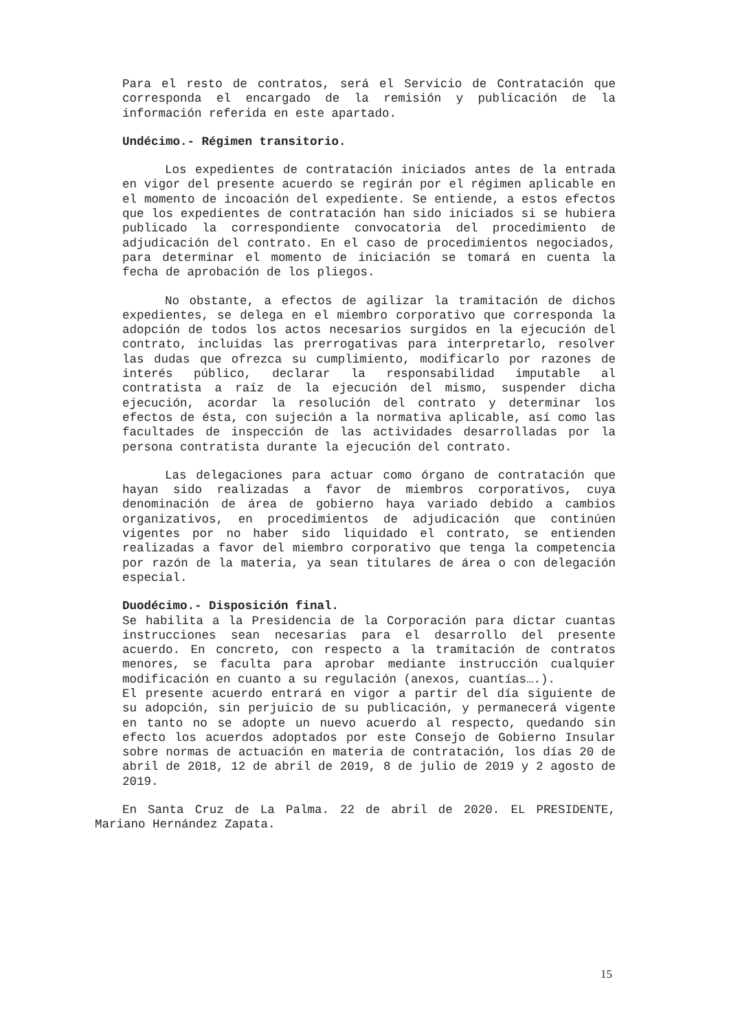Para el resto de contratos, será el Servicio de Contratación que corresponda el encargado de la remisión y publicación de la información referida en este apartado.
Undécimo.- Régimen transitorio.
Los expedientes de contratación iniciados antes de la entrada en vigor del presente acuerdo se regirán por el régimen aplicable en el momento de incoación del expediente. Se entiende, a estos efectos que los expedientes de contratación han sido iniciados si se hubiera publicado la correspondiente convocatoria del procedimiento de adjudicación del contrato. En el caso de procedimientos negociados, para determinar el momento de iniciación se tomará en cuenta la fecha de aprobación de los pliegos.
No obstante, a efectos de agilizar la tramitación de dichos expedientes, se delega en el miembro corporativo que corresponda la adopción de todos los actos necesarios surgidos en la ejecución del contrato, incluidas las prerrogativas para interpretarlo, resolver las dudas que ofrezca su cumplimiento, modificarlo por razones de interés público, declarar la responsabilidad imputable al contratista a raíz de la ejecución del mismo, suspender dicha ejecución, acordar la resolución del contrato y determinar los efectos de ésta, con sujeción a la normativa aplicable, así como las facultades de inspección de las actividades desarrolladas por la persona contratista durante la ejecución del contrato.
Las delegaciones para actuar como órgano de contratación que hayan sido realizadas a favor de miembros corporativos, cuya denominación de área de gobierno haya variado debido a cambios organizativos, en procedimientos de adjudicación que continúen vigentes por no haber sido liquidado el contrato, se entienden realizadas a favor del miembro corporativo que tenga la competencia por razón de la materia, ya sean titulares de área o con delegación especial.
Duodécimo.- Disposición final.
Se habilita a la Presidencia de la Corporación para dictar cuantas instrucciones sean necesarias para el desarrollo del presente acuerdo. En concreto, con respecto a la tramitación de contratos menores, se faculta para aprobar mediante instrucción cualquier modificación en cuanto a su regulación (anexos, cuantías….).
El presente acuerdo entrará en vigor a partir del día siguiente de su adopción, sin perjuicio de su publicación, y permanecerá vigente en tanto no se adopte un nuevo acuerdo al respecto, quedando sin efecto los acuerdos adoptados por este Consejo de Gobierno Insular sobre normas de actuación en materia de contratación, los días 20 de abril de 2018, 12 de abril de 2019, 8 de julio de 2019 y 2 agosto de 2019.
En Santa Cruz de La Palma. 22 de abril de 2020. EL PRESIDENTE, Mariano Hernández Zapata.
15